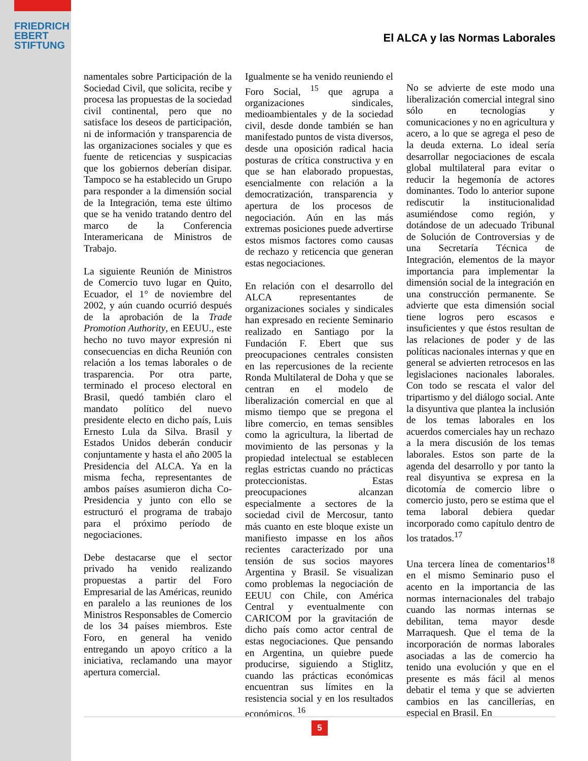FRIEDRICH
EBERT
STIFTUNG
El ALCA y las Normas Laborales
namentales sobre Participación de la Sociedad Civil, que solicita, recibe y procesa las propuestas de la sociedad civil continental, pero que no satisface los deseos de participación, ni de información y transparencia de las organizaciones sociales y que es fuente de reticencias y suspicacias que los gobiernos deberían disipar. Tampoco se ha establecido un Grupo para responder a la dimensión social de la Integración, tema este último que se ha venido tratando dentro del marco de la Conferencia Interamericana de Ministros de Trabajo.
La siguiente Reunión de Ministros de Comercio tuvo lugar en Quito, Ecuador, el 1° de noviembre del 2002, y aún cuando ocurrió después de la aprobación de la Trade Promotion Authority, en EEUU., este hecho no tuvo mayor expresión ni consecuencias en dicha Reunión con relación a los temas laborales o de trasparencia. Por otra parte, terminado el proceso electoral en Brasil, quedó también claro el mandato político del nuevo presidente electo en dicho país, Luis Ernesto Lula da Silva. Brasil y Estados Unidos deberán conducir conjuntamente y hasta el año 2005 la Presidencia del ALCA. Ya en la misma fecha, representantes de ambos países asumieron dicha Co-Presidencia y junto con ello se estructuró el programa de trabajo para el próximo período de negociaciones.
Debe destacarse que el sector privado ha venido realizando propuestas a partir del Foro Empresarial de las Américas, reunido en paralelo a las reuniones de los Ministros Responsables de Comercio de los 34 países miembros. Este Foro, en general ha venido entregando un apoyo crítico a la iniciativa, reclamando una mayor apertura comercial.
Igualmente se ha venido reuniendo el Foro Social, <sup>15</sup> que agrupa a organizaciones sindicales, medioambientales y de la sociedad civil, desde donde también se han manifestado puntos de vista diversos, desde una oposición radical hacia posturas de crítica constructiva y en que se han elaborado propuestas, esencialmente con relación a la democratización, transparencia y apertura de los procesos de negociación. Aún en las más extremas posiciones puede advertirse estos mismos factores como causas de rechazo y reticencia que generan estas negociaciones.
En relación con el desarrollo del ALCA representantes de organizaciones sociales y sindicales han expresado en reciente Seminario realizado en Santiago por la Fundación F. Ebert que sus preocupaciones centrales consisten en las repercusiones de la reciente Ronda Multilateral de Doha y que se centran en el modelo de liberalización comercial en que al mismo tiempo que se pregona el libre comercio, en temas sensibles como la agricultura, la libertad de movimiento de las personas y la propiedad intelectual se establecen reglas estrictas cuando no prácticas proteccionistas. Estas preocupaciones alcanzan especialmente a sectores de la sociedad civil de Mercosur, tanto más cuanto en este bloque existe un manifiesto impasse en los años recientes caracterizado por una tensión de sus socios mayores Argentina y Brasil. Se visualizan como problemas la negociación de EEUU con Chile, con América Central y eventualmente con CARICOM por la gravitación de dicho país como actor central de estas negociaciones. Que pensando en Argentina, un quiebre puede producirse, siguiendo a Stiglitz, cuando las prácticas económicas encuentran sus límites en la resistencia social y en los resultados económicos. <sup>16</sup>
No se advierte de este modo una liberalización comercial integral sino sólo en tecnologías y comunicaciones y no en agricultura y acero, a lo que se agrega el peso de la deuda externa. Lo ideal sería desarrollar negociaciones de escala global multilateral para evitar o reducir la hegemonía de actores dominantes. Todo lo anterior supone rediscutir la institucionalidad asumiéndose como región, y dotándose de un adecuado Tribunal de Solución de Controversias y de una Secretaría Técnica de Integración, elementos de la mayor importancia para implementar la dimensión social de la integración en una construcción permanente. Se advierte que esta dimensión social tiene logros pero escasos e insuficientes y que éstos resultan de las relaciones de poder y de las políticas nacionales internas y que en general se advierten retrocesos en las legislaciones nacionales laborales. Con todo se rescata el valor del tripartismo y del diálogo social. Ante la disyuntiva que plantea la inclusión de los temas laborales en los acuerdos comerciales hay un rechazo a la mera discusión de los temas laborales. Estos son parte de la agenda del desarrollo y por tanto la real disyuntiva se expresa en la dicotomía de comercio libre o comercio justo, pero se estima que el tema laboral debiera quedar incorporado como capítulo dentro de los tratados.<sup>17</sup>
Una tercera línea de comentarios<sup>18</sup> en el mismo Seminario puso el acento en la importancia de las normas internacionales del trabajo cuando las normas internas se debilitan, tema mayor desde Marraquesh. Que el tema de la incorporación de normas laborales asociadas a las de comercio ha tenido una evolución y que en el presente es más fácil al menos debatir el tema y que se advierten cambios en las cancillerías, en especial en Brasil. En
5